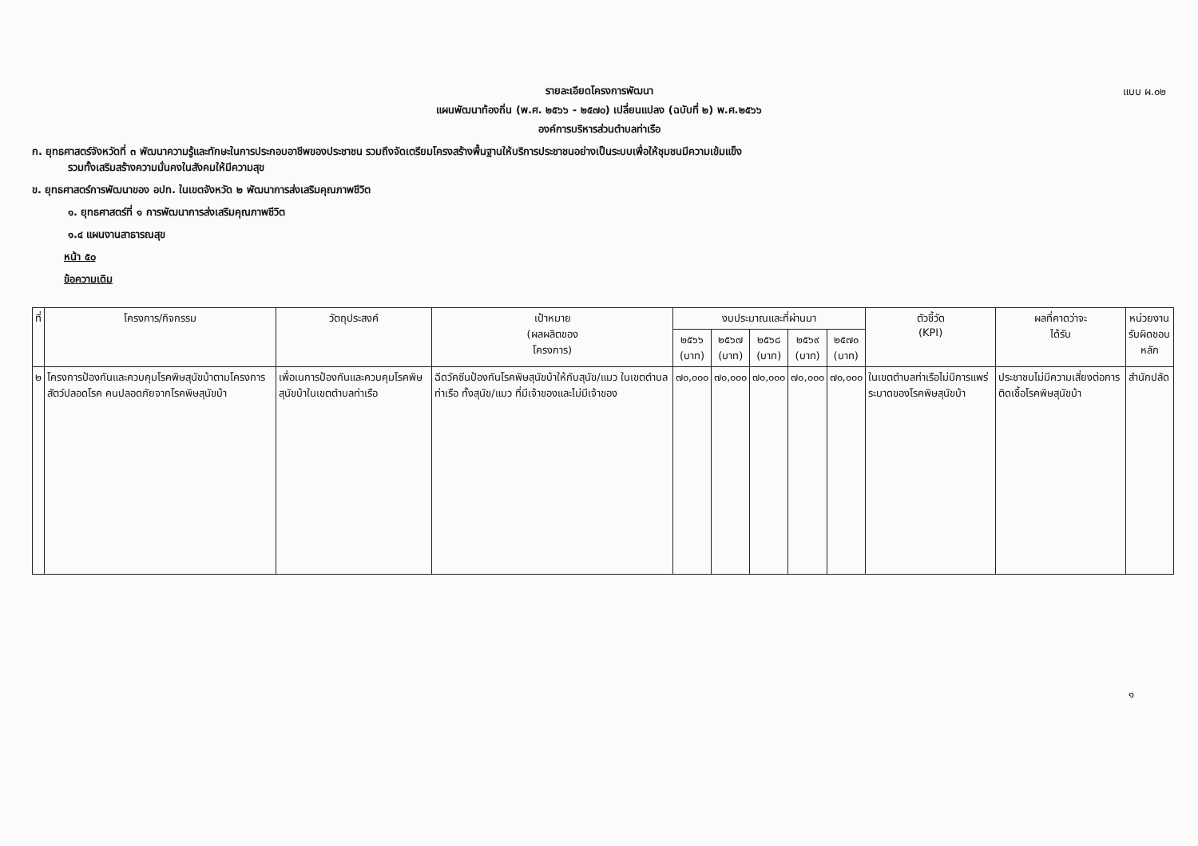แบบ ผ.๐๒
รายละเอียดโครงการพัฒนา
แผนพัฒนาท้องถิ่น (พ.ศ. ๒๕๖๖ - ๒๕๗๐) เปลี่ยนแปลง (ฉบับที่ ๒) พ.ศ.๒๕๖๖
องค์การบริหารส่วนตำบลท่าเรือ
ก. ยุทธศาสตร์จังหวัดที่ ๓ พัฒนาความรู้และทักษะในการประกอบอาชีพของประชาชน รวมถึงจัดเตรียมโครงสร้างพื้นฐานให้บริการประชาชนอย่างเป็นระบบเพื่อให้ชุมชนมีความเข้มแข็ง
รวมทั้งเสริมสร้างความมั่นคงในสังคมให้มีความสุข
ข. ยุทธศาสตร์การพัฒนาของ อปท. ในเขตจังหวัด ๒ พัฒนาการส่งเสริมคุณภาพชีวิต
๑. ยุทธศาสตร์ที่ ๑ การพัฒนาการส่งเสริมคุณภาพชีวิต
๑.๔ แผนงานสาธารณสุข
หน้า ๕๐
ข้อความเดิม
| ที่ | โครงการ/กิจกรรม | วัตถุประสงค์ | เป้าหมาย (ผลผลิตของ โครงการ) | งบประมาณและที่ผ่านมา | | | | | ตัวชี้วัด (KPI) | ผลที่คาดว่าจะ ได้รับ | หน่วยงาน รับผิดชอบหลัก |
| --- | --- | --- | --- | --- | --- | --- | --- | --- | --- | --- | --- |
| | | | | ๒๕๖๖ (บาท) | ๒๕๖๗ (บาท) | ๒๕๖๘ (บาท) | ๒๕๖๙ (บาท) | ๒๕๗๐ (บาท) | | | |
| ๒ | โครงการป้องกันและควบคุมโรคพิษสุนัขบ้าตามโครงการสัตว์ปลอดโรค คนปลอดภัยจากโรคพิษสุนัขบ้า | เพื่อเนการป้องกันและควบคุมโรคพิษสุนัขบ้าในเขตตำบลท่าเรือ | ฉีดวัคซีนป้องกันโรคพิษสุนัขบ้าให้กับสุนัข/แมว ในเขตตำบลท่าเรือ ทั้งสุนัข/แมว ที่มีเจ้าของและไม่มีเจ้าของ | ๗๐,๐๐๐ | ๗๐,๐๐๐ | ๗๐,๐๐๐ | ๗๐,๐๐๐ | ๗๐,๐๐๐ | ในเขตตำบลท่าเรือไม่มีการแพร่ระบาดของโรคพิษสุนัขบ้า | ประชาชนไม่มีความเสี่ยงต่อการติดเชื้อโรคพิษสุนัขบ้า | สำนักปลัด |
๑